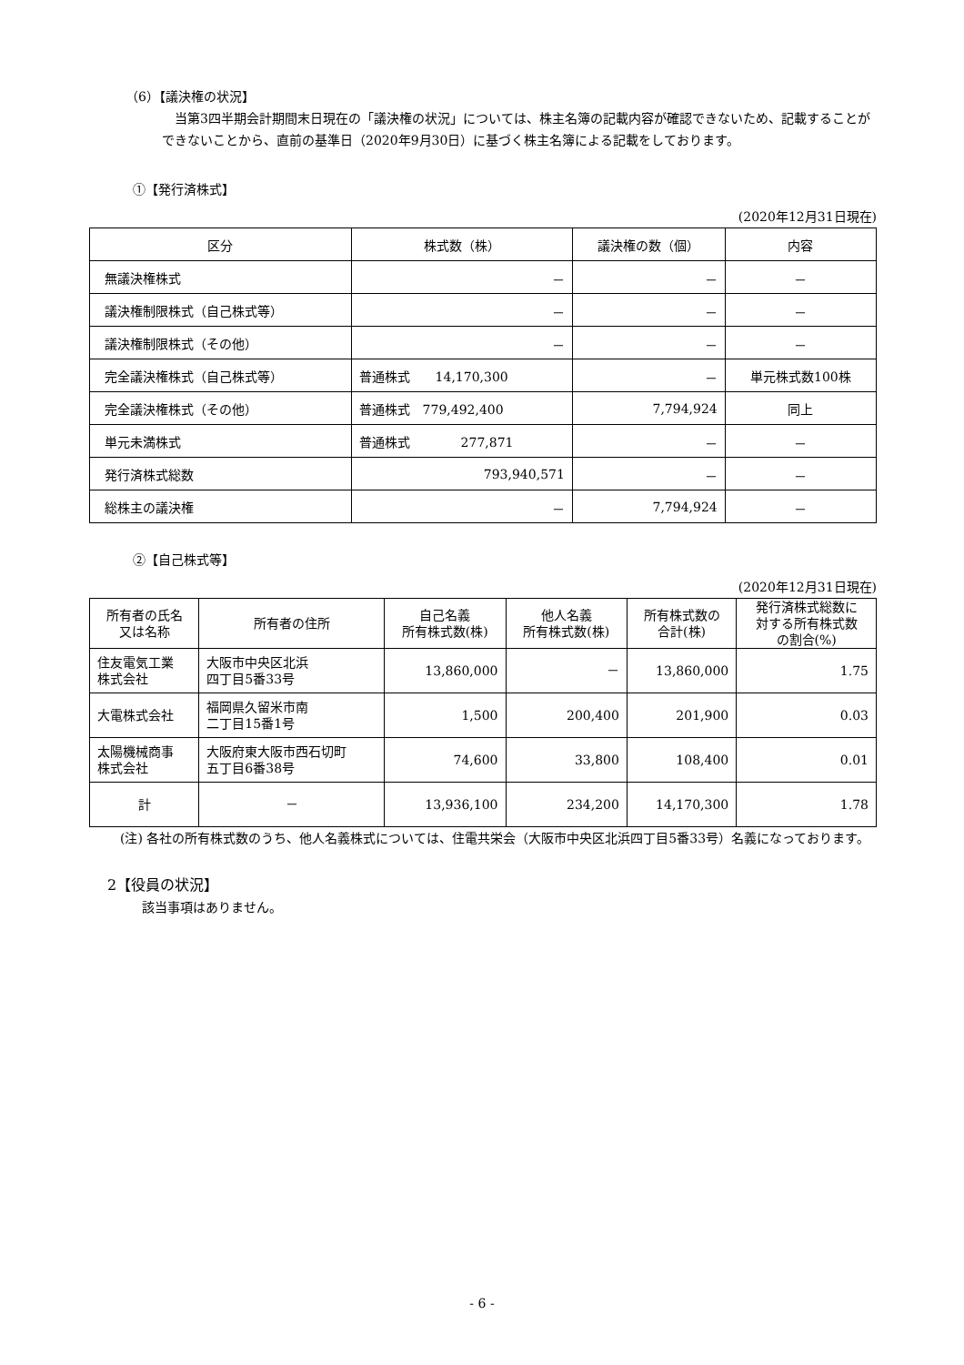（6）【議決権の状況】
当第3四半期会計期間末日現在の「議決権の状況」については、株主名簿の記載内容が確認できないため、記載することができないことから、直前の基準日（2020年9月30日）に基づく株主名簿による記載をしております。
①【発行済株式】
(2020年12月31日現在)
| 区分 | 株式数（株） | 議決権の数（個） | 内容 |
| --- | --- | --- | --- |
| 無議決権株式 | － | － | － |
| 議決権制限株式（自己株式等） | － | － | － |
| 議決権制限株式（その他） | － | － | － |
| 完全議決権株式（自己株式等） | 普通株式 14,170,300 | － | 単元株式数100株 |
| 完全議決権株式（その他） | 普通株式 779,492,400 | 7,794,924 | 同上 |
| 単元未満株式 | 普通株式 277,871 | － | － |
| 発行済株式総数 | 793,940,571 | － | － |
| 総株主の議決権 | － | 7,794,924 | － |
②【自己株式等】
(2020年12月31日現在)
| 所有者の氏名 又は名称 | 所有者の住所 | 自己名義 所有株式数(株) | 他人名義 所有株式数(株) | 所有株式数の 合計(株) | 発行済株式総数に 対する所有株式数 の割合(%) |
| --- | --- | --- | --- | --- | --- |
| 住友電気工業 株式会社 | 大阪市中央区北浜 四丁目5番33号 | 13,860,000 | － | 13,860,000 | 1.75 |
| 大電株式会社 | 福岡県久留米市南 二丁目15番1号 | 1,500 | 200,400 | 201,900 | 0.03 |
| 太陽機械商事 株式会社 | 大阪府東大阪市西石切町 五丁目6番38号 | 74,600 | 33,800 | 108,400 | 0.01 |
| 計 | － | 13,936,100 | 234,200 | 14,170,300 | 1.78 |
(注) 各社の所有株式数のうち、他人名義株式については、住電共栄会（大阪市中央区北浜四丁目5番33号）名義になっております。
2【役員の状況】
該当事項はありません。
- 6 -